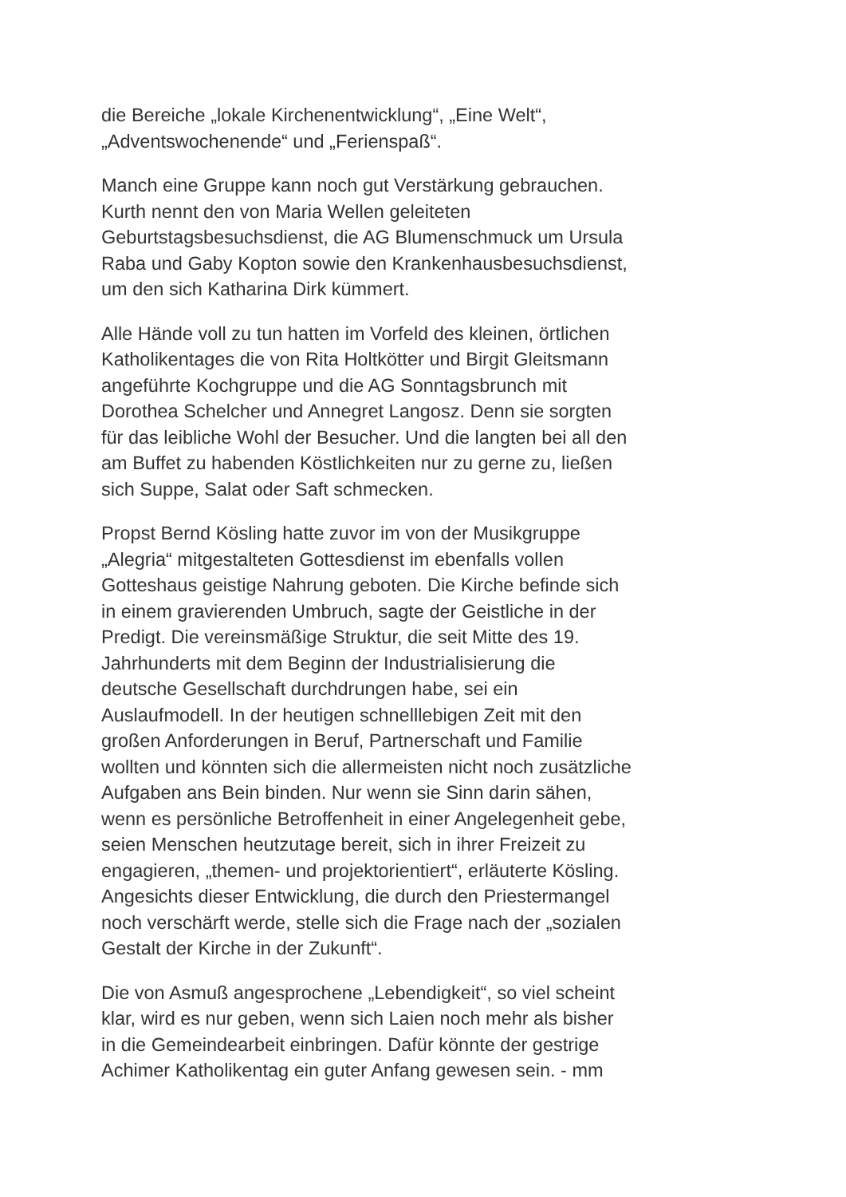die Bereiche „lokale Kirchenentwicklung“, „Eine Welt“,
„Adventswochenende“ und „Ferienspaß“.
Manch eine Gruppe kann noch gut Verstärkung gebrauchen.
Kurth nennt den von Maria Wellen geleiteten
Geburtstagsbesuchsdienst, die AG Blumenschmuck um Ursula
Raba und Gaby Kopton sowie den Krankenhausbesuchsdienst,
um den sich Katharina Dirk kümmert.
Alle Hände voll zu tun hatten im Vorfeld des kleinen, örtlichen
Katholikentages die von Rita Holtkötter und Birgit Gleitsmann
angeführte Kochgruppe und die AG Sonntagsbrunch mit
Dorothea Schelcher und Annegret Langosz. Denn sie sorgten
für das leibliche Wohl der Besucher. Und die langten bei all den
am Buffet zu habenden Köstlichkeiten nur zu gerne zu, ließen
sich Suppe, Salat oder Saft schmecken.
Propst Bernd Kösling hatte zuvor im von der Musikgruppe
„Alegria“ mitgestalteten Gottesdienst im ebenfalls vollen
Gotteshaus geistige Nahrung geboten. Die Kirche befinde sich
in einem gravierenden Umbruch, sagte der Geistliche in der
Predigt. Die vereinsmäßige Struktur, die seit Mitte des 19.
Jahrhunderts mit dem Beginn der Industrialisierung die
deutsche Gesellschaft durchdrungen habe, sei ein
Auslaufmodell. In der heutigen schnelllebigen Zeit mit den
großen Anforderungen in Beruf, Partnerschaft und Familie
wollten und könnten sich die allermeisten nicht noch zusätzliche
Aufgaben ans Bein binden. Nur wenn sie Sinn darin sähen,
wenn es persönliche Betroffenheit in einer Angelegenheit gebe,
seien Menschen heutzutage bereit, sich in ihrer Freizeit zu
engagieren, „themen- und projektorientiert“, erläuterte Kösling.
Angesichts dieser Entwicklung, die durch den Priestermangel
noch verschärft werde, stelle sich die Frage nach der „sozialen
Gestalt der Kirche in der Zukunft“.
Die von Asmuß angesprochene „Lebendigkeit“, so viel scheint
klar, wird es nur geben, wenn sich Laien noch mehr als bisher
in die Gemeindearbeit einbringen. Dafür könnte der gestrige
Achimer Katholikentag ein guter Anfang gewesen sein. - mm